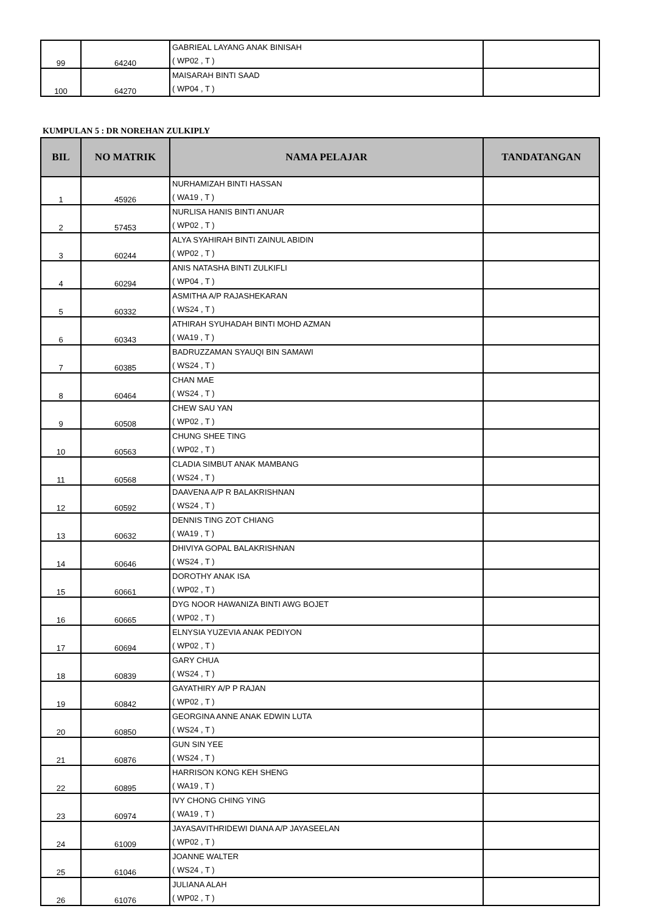| 99 | 64240 | GABRIEAL LAYANG ANAK BINISAH ( WP02 , T ) | |
| 100 | 64270 | MAISARAH BINTI SAAD ( WP04 , T ) | |
KUMPULAN 5 : DR NOREHAN ZULKIPLY
| BIL | NO MATRIK | NAMA PELAJAR | TANDATANGAN |
| --- | --- | --- | --- |
| 1 | 45926 | NURHAMIZAH BINTI HASSAN ( WA19 , T ) | |
| 2 | 57453 | NURLISA HANIS BINTI ANUAR ( WP02 , T ) | |
| 3 | 60244 | ALYA SYAHIRAH BINTI ZAINUL ABIDIN ( WP02 , T ) | |
| 4 | 60294 | ANIS NATASHA BINTI ZULKIFLI ( WP04 , T ) | |
| 5 | 60332 | ASMITHA A/P RAJASHEKARAN ( WS24 , T ) | |
| 6 | 60343 | ATHIRAH SYUHADAH BINTI MOHD AZMAN ( WA19 , T ) | |
| 7 | 60385 | BADRUZZAMAN SYAUQI BIN SAMAWI ( WS24 , T ) | |
| 8 | 60464 | CHAN MAE ( WS24 , T ) | |
| 9 | 60508 | CHEW SAU YAN ( WP02 , T ) | |
| 10 | 60563 | CHUNG SHEE TING ( WP02 , T ) | |
| 11 | 60568 | CLADIA SIMBUT ANAK MAMBANG ( WS24 , T ) | |
| 12 | 60592 | DAAVENA A/P R BALAKRISHNAN ( WS24 , T ) | |
| 13 | 60632 | DENNIS TING ZOT CHIANG ( WA19 , T ) | |
| 14 | 60646 | DHIVIYA GOPAL BALAKRISHNAN ( WS24 , T ) | |
| 15 | 60661 | DOROTHY ANAK ISA ( WP02 , T ) | |
| 16 | 60665 | DYG NOOR HAWANIZA BINTI AWG BOJET ( WP02 , T ) | |
| 17 | 60694 | ELNYSIA YUZEVIA ANAK PEDIYON ( WP02 , T ) | |
| 18 | 60839 | GARY CHUA ( WS24 , T ) | |
| 19 | 60842 | GAYATHIRY A/P P RAJAN ( WP02 , T ) | |
| 20 | 60850 | GEORGINA ANNE ANAK EDWIN LUTA ( WS24 , T ) | |
| 21 | 60876 | GUN SIN YEE ( WS24 , T ) | |
| 22 | 60895 | HARRISON KONG KEH SHENG ( WA19 , T ) | |
| 23 | 60974 | IVY CHONG CHING YING ( WA19 , T ) | |
| 24 | 61009 | JAYASAVITHRIDEWI DIANA A/P JAYASEELAN ( WP02 , T ) | |
| 25 | 61046 | JOANNE WALTER ( WS24 , T ) | |
| 26 | 61076 | JULIANA ALAH ( WP02 , T ) | |